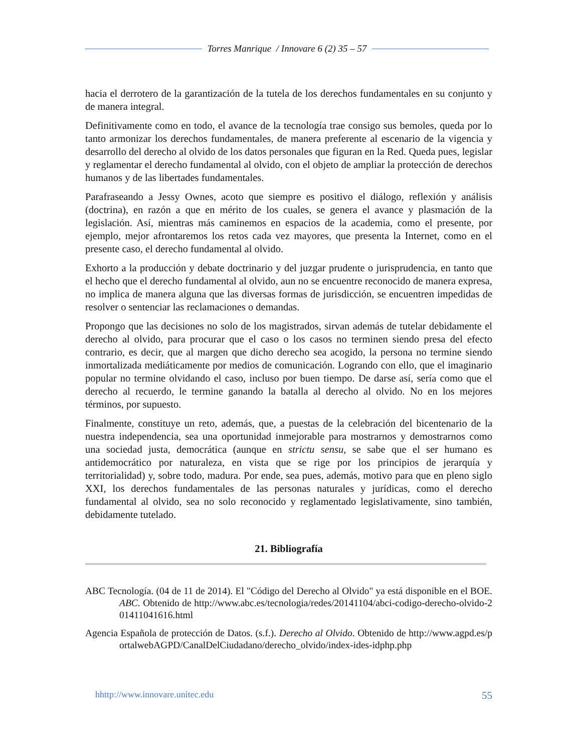Torres Manrique / Innovare 6 (2) 35 – 57
hacia el derrotero de la garantización de la tutela de los derechos fundamentales en su conjunto y de manera integral.
Definitivamente como en todo, el avance de la tecnología trae consigo sus bemoles, queda por lo tanto armonizar los derechos fundamentales, de manera preferente al escenario de la vigencia y desarrollo del derecho al olvido de los datos personales que figuran en la Red. Queda pues, legislar y reglamentar el derecho fundamental al olvido, con el objeto de ampliar la protección de derechos humanos y de las libertades fundamentales.
Parafraseando a Jessy Ownes, acoto que siempre es positivo el diálogo, reflexión y análisis (doctrina), en razón a que en mérito de los cuales, se genera el avance y plasmación de la legislación. Así, mientras más caminemos en espacios de la academia, como el presente, por ejemplo, mejor afrontaremos los retos cada vez mayores, que presenta la Internet, como en el presente caso, el derecho fundamental al olvido.
Exhorto a la producción y debate doctrinario y del juzgar prudente o jurisprudencia, en tanto que el hecho que el derecho fundamental al olvido, aun no se encuentre reconocido de manera expresa, no implica de manera alguna que las diversas formas de jurisdicción, se encuentren impedidas de resolver o sentenciar las reclamaciones o demandas.
Propongo que las decisiones no solo de los magistrados, sirvan además de tutelar debidamente el derecho al olvido, para procurar que el caso o los casos no terminen siendo presa del efecto contrario, es decir, que al margen que dicho derecho sea acogido, la persona no termine siendo inmortalizada mediáticamente por medios de comunicación. Logrando con ello, que el imaginario popular no termine olvidando el caso, incluso por buen tiempo. De darse así, sería como que el derecho al recuerdo, le termine ganando la batalla al derecho al olvido. No en los mejores términos, por supuesto.
Finalmente, constituye un reto, además, que, a puestas de la celebración del bicentenario de la nuestra independencia, sea una oportunidad inmejorable para mostrarnos y demostrarnos como una sociedad justa, democrática (aunque en strictu sensu, se sabe que el ser humano es antidemocrático por naturaleza, en vista que se rige por los principios de jerarquía y territorialidad) y, sobre todo, madura. Por ende, sea pues, además, motivo para que en pleno siglo XXI, los derechos fundamentales de las personas naturales y jurídicas, como el derecho fundamental al olvido, sea no solo reconocido y reglamentado legislativamente, sino también, debidamente tutelado.
21. Bibliografía
ABC Tecnología. (04 de 11 de 2014). El "Código del Derecho al Olvido" ya está disponible en el BOE. ABC. Obtenido de http://www.abc.es/tecnologia/redes/20141104/abci-codigo-derecho-olvido-201411041616.html
Agencia Española de protección de Datos. (s.f.). Derecho al Olvido. Obtenido de http://www.agpd.es/portalwebAGPD/CanalDelCiudadano/derecho_olvido/index-ides-idphp.php
hhttp://www.innovare.unitec.edu 55